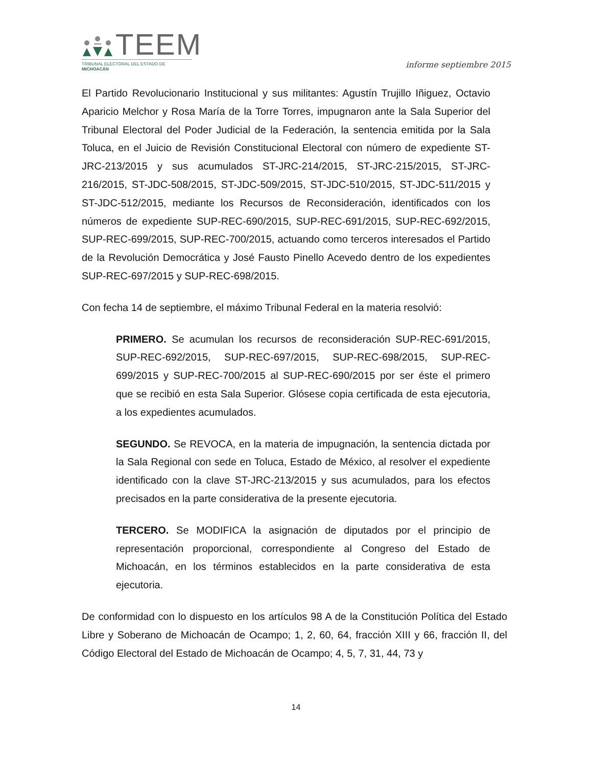TEEM
TRIBUNAL ELECTORAL DEL ESTADO DE MICHOACÁN
informe septiembre 2015
El Partido Revolucionario Institucional y sus militantes: Agustín Trujillo Iñiguez, Octavio Aparicio Melchor y Rosa María de la Torre Torres, impugnaron ante la Sala Superior del Tribunal Electoral del Poder Judicial de la Federación, la sentencia emitida por la Sala Toluca, en el Juicio de Revisión Constitucional Electoral con número de expediente ST-JRC-213/2015 y sus acumulados ST-JRC-214/2015, ST-JRC-215/2015, ST-JRC-216/2015, ST-JDC-508/2015, ST-JDC-509/2015, ST-JDC-510/2015, ST-JDC-511/2015 y ST-JDC-512/2015, mediante los Recursos de Reconsideración, identificados con los números de expediente SUP-REC-690/2015, SUP-REC-691/2015, SUP-REC-692/2015, SUP-REC-699/2015, SUP-REC-700/2015, actuando como terceros interesados el Partido de la Revolución Democrática y José Fausto Pinello Acevedo dentro de los expedientes SUP-REC-697/2015 y SUP-REC-698/2015.
Con fecha 14 de septiembre, el máximo Tribunal Federal en la materia resolvió:
PRIMERO. Se acumulan los recursos de reconsideración SUP-REC-691/2015, SUP-REC-692/2015, SUP-REC-697/2015, SUP-REC-698/2015, SUP-REC-699/2015 y SUP-REC-700/2015 al SUP-REC-690/2015 por ser éste el primero que se recibió en esta Sala Superior. Glósese copia certificada de esta ejecutoria, a los expedientes acumulados.
SEGUNDO. Se REVOCA, en la materia de impugnación, la sentencia dictada por la Sala Regional con sede en Toluca, Estado de México, al resolver el expediente identificado con la clave ST-JRC-213/2015 y sus acumulados, para los efectos precisados en la parte considerativa de la presente ejecutoria.
TERCERO. Se MODIFICA la asignación de diputados por el principio de representación proporcional, correspondiente al Congreso del Estado de Michoacán, en los términos establecidos en la parte considerativa de esta ejecutoria.
De conformidad con lo dispuesto en los artículos 98 A de la Constitución Política del Estado Libre y Soberano de Michoacán de Ocampo; 1, 2, 60, 64, fracción XIII y 66, fracción II, del Código Electoral del Estado de Michoacán de Ocampo; 4, 5, 7, 31, 44, 73 y
14